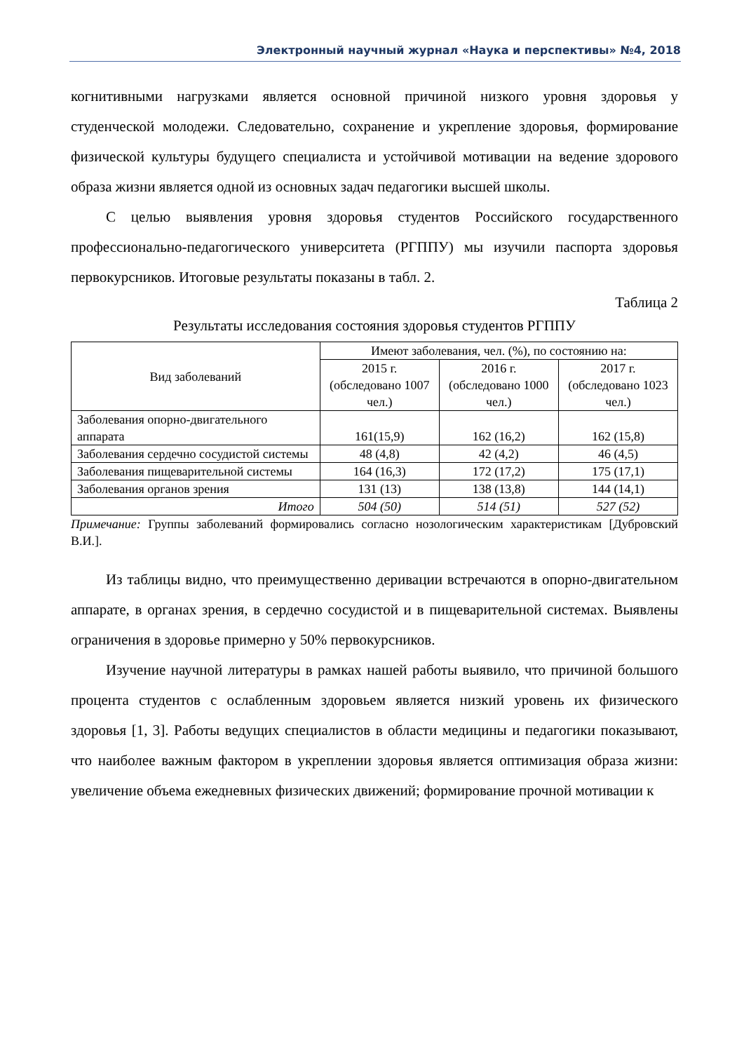Электронный научный журнал «Наука и перспективы» №4, 2018
когнитивными нагрузками является основной причиной низкого уровня здоровья у студенческой молодежи. Следовательно, сохранение и укрепление здоровья, формирование физической культуры будущего специалиста и устойчивой мотивации на ведение здорового образа жизни является одной из основных задач педагогики высшей школы.
С целью выявления уровня здоровья студентов Российского государственного профессионально-педагогического университета (РГППУ) мы изучили паспорта здоровья первокурсников. Итоговые результаты показаны в табл. 2.
Таблица 2
Результаты исследования состояния здоровья студентов РГППУ
| Вид заболеваний | Имеют заболевания, чел. (%), по состоянию на: | | |
| --- | --- | --- | --- |
| | 2015 г. (обследовано 1007 чел.) | 2016 г. (обследовано 1000 чел.) | 2017 г. (обследовано 1023 чел.) |
| Заболевания опорно-двигательного аппарата | 161(15,9) | 162 (16,2) | 162 (15,8) |
| Заболевания сердечно сосудистой системы | 48 (4,8) | 42 (4,2) | 46 (4,5) |
| Заболевания пищеварительной системы | 164 (16,3) | 172 (17,2) | 175 (17,1) |
| Заболевания органов зрения | 131 (13) | 138 (13,8) | 144 (14,1) |
| Итого | 504 (50) | 514 (51) | 527 (52) |
Примечание: Группы заболеваний формировались согласно нозологическим характеристикам [Дубровский В.И.].
Из таблицы видно, что преимущественно деривации встречаются в опорно-двигательном аппарате, в органах зрения, в сердечно сосудистой и в пищеварительной системах. Выявлены ограничения в здоровье примерно у 50% первокурсников.
Изучение научной литературы в рамках нашей работы выявило, что причиной большого процента студентов с ослабленным здоровьем является низкий уровень их физического здоровья [1, 3]. Работы ведущих специалистов в области медицины и педагогики показывают, что наиболее важным фактором в укреплении здоровья является оптимизация образа жизни: увеличение объема ежедневных физических движений; формирование прочной мотивации к